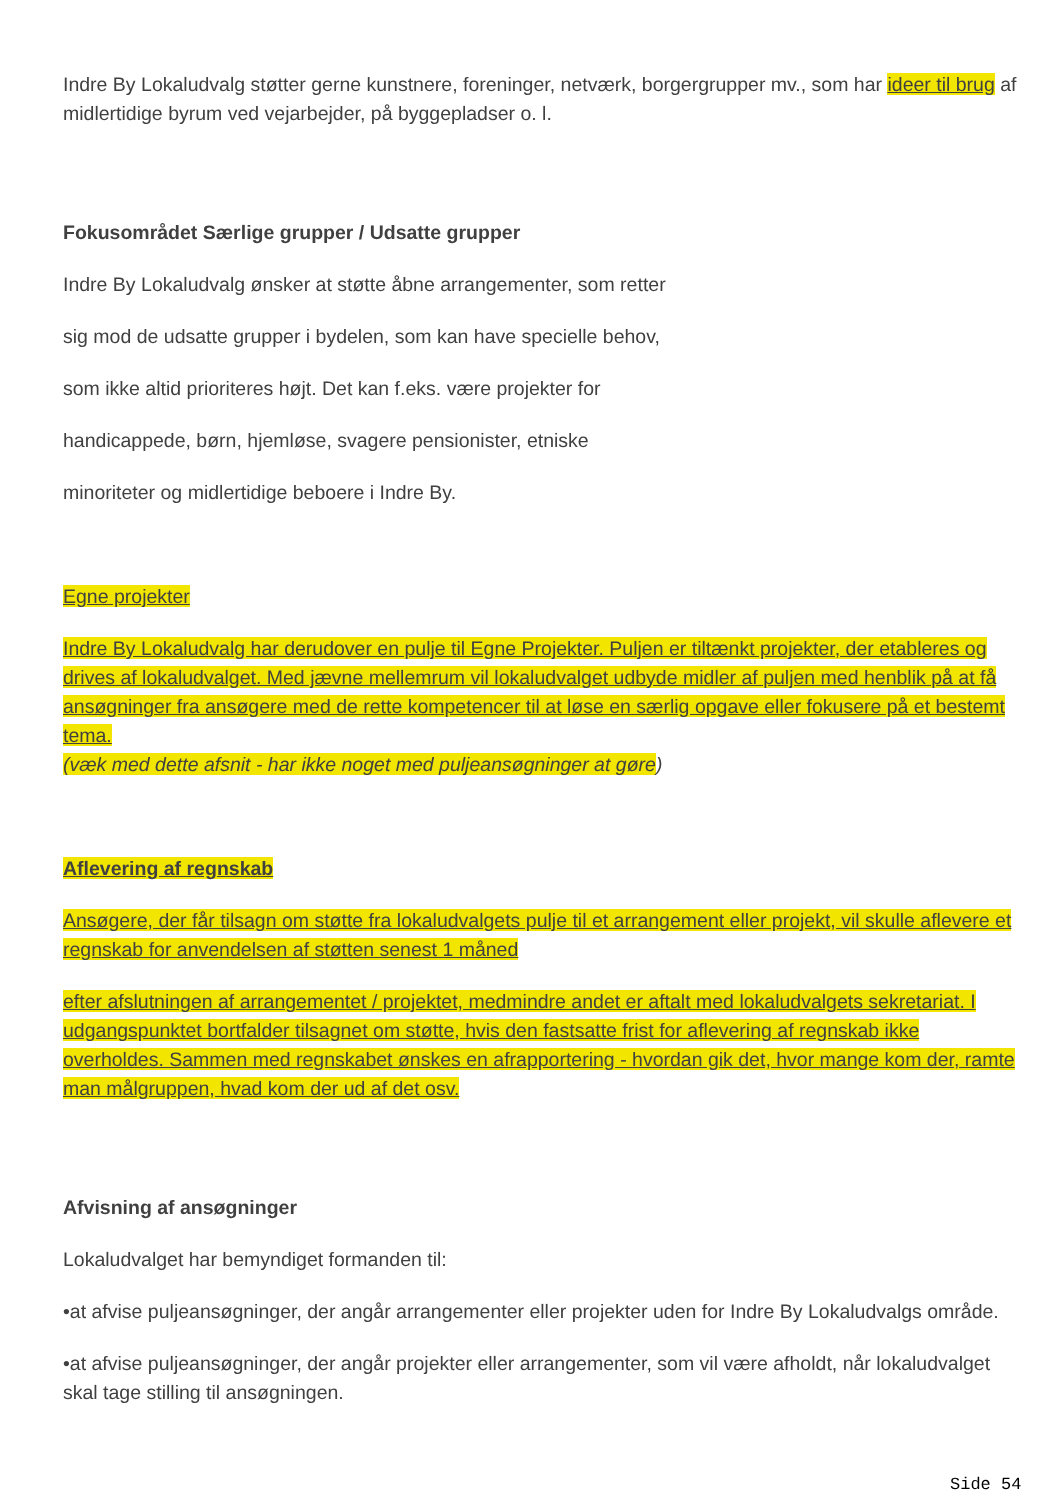Indre By Lokaludvalg støtter gerne kunstnere, foreninger, netværk, borgergrupper mv., som har ideer til brug af midlertidige byrum ved vejarbejder, på byggepladser o. l.
Fokusområdet Særlige grupper / Udsatte grupper
Indre By Lokaludvalg ønsker at støtte åbne arrangementer, som retter
sig mod de udsatte grupper i bydelen, som kan have specielle behov,
som ikke altid prioriteres højt. Det kan f.eks. være projekter for
handicappede, børn, hjemløse, svagere pensionister, etniske
minoriteter og midlertidige beboere i Indre By.
Egne projekter
Indre By Lokaludvalg har derudover en pulje til Egne Projekter. Puljen er tiltænkt projekter, der etableres og drives af lokaludvalget. Med jævne mellemrum vil lokaludvalget udbyde midler af puljen med henblik på at få ansøgninger fra ansøgere med de rette kompetencer til at løse en særlig opgave eller fokusere på et bestemt tema.
(væk med dette afsnit - har ikke noget med puljeansøgninger at gøre)
Aflevering af regnskab
Ansøgere, der får tilsagn om støtte fra lokaludvalgets pulje til et arrangement eller projekt, vil skulle aflevere et regnskab for anvendelsen af støtten senest 1 måned
efter afslutningen af arrangementet / projektet, medmindre andet er aftalt med lokaludvalgets sekretariat. I udgangspunktet bortfalder tilsagnet om støtte, hvis den fastsatte frist for aflevering af regnskab ikke overholdes. Sammen med regnskabet ønskes en afrapportering - hvordan gik det, hvor mange kom der, ramte man målgruppen, hvad kom der ud af det osv.
Afvisning af ansøgninger
Lokaludvalget har bemyndiget formanden til:
•at afvise puljeansøgninger, der angår arrangementer eller projekter uden for Indre By Lokaludvalgs område.
•at afvise puljeansøgninger, der angår projekter eller arrangementer, som vil være afholdt, når lokaludvalget skal tage stilling til ansøgningen.
Side 54